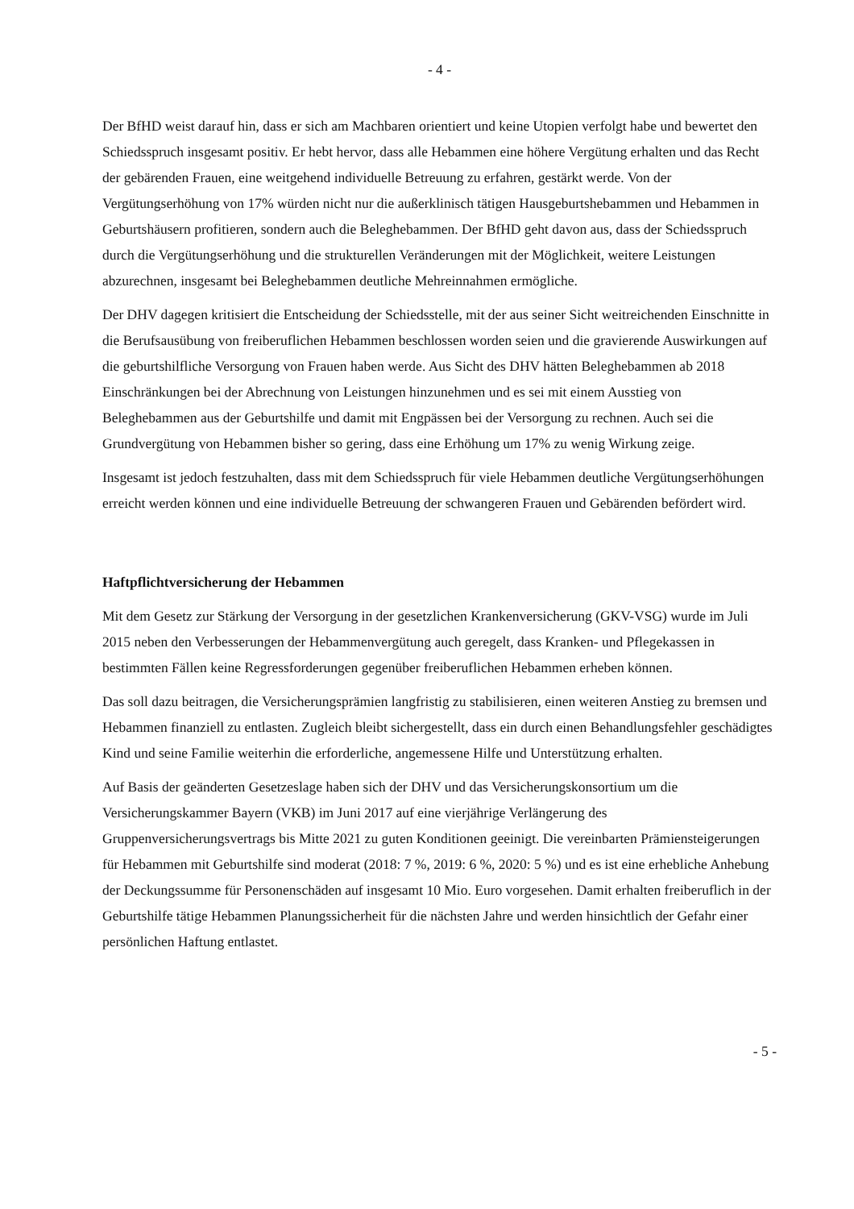- 4 -
Der BfHD weist darauf hin, dass er sich am Machbaren orientiert und keine Utopien verfolgt habe und bewertet den Schiedsspruch insgesamt positiv. Er hebt hervor, dass alle Hebammen eine höhere Vergütung erhalten und das Recht der gebärenden Frauen, eine weitgehend individuelle Betreuung zu erfahren, gestärkt werde. Von der Vergütungserhöhung von 17% würden nicht nur die außerklinisch tätigen Hausgeburtshebammen und Hebammen in Geburtshäusern profitieren, sondern auch die Beleghebammen. Der BfHD geht davon aus, dass der Schiedsspruch durch die Vergütungserhöhung und die strukturellen Veränderungen mit der Möglichkeit, weitere Leistungen abzurechnen, insgesamt bei Beleghebammen deutliche Mehreinnahmen ermögliche.
Der DHV dagegen kritisiert die Entscheidung der Schiedsstelle, mit der aus seiner Sicht weitreichenden Einschnitte in die Berufsausübung von freiberuflichen Hebammen beschlossen worden seien und die gravierende Auswirkungen auf die geburtshilfliche Versorgung von Frauen haben werde. Aus Sicht des DHV hätten Beleghebammen ab 2018 Einschränkungen bei der Abrechnung von Leistungen hinzunehmen und es sei mit einem Ausstieg von Beleghebammen aus der Geburtshilfe und damit mit Engpässen bei der Versorgung zu rechnen. Auch sei die Grundvergütung von Hebammen bisher so gering, dass eine Erhöhung um 17% zu wenig Wirkung zeige.
Insgesamt ist jedoch festzuhalten, dass mit dem Schiedsspruch für viele Hebammen deutliche Vergütungserhöhungen erreicht werden können und eine individuelle Betreuung der schwangeren Frauen und Gebärenden befördert wird.
Haftpflichtversicherung der Hebammen
Mit dem Gesetz zur Stärkung der Versorgung in der gesetzlichen Krankenversicherung (GKV-VSG) wurde im Juli 2015 neben den Verbesserungen der Hebammenvergütung auch geregelt, dass Kranken- und Pflegekassen in bestimmten Fällen keine Regressforderungen gegenüber freiberuflichen Hebammen erheben können.
Das soll dazu beitragen, die Versicherungsprämien langfristig zu stabilisieren, einen weiteren Anstieg zu bremsen und Hebammen finanziell zu entlasten. Zugleich bleibt sichergestellt, dass ein durch einen Behandlungsfehler geschädigtes Kind und seine Familie weiterhin die erforderliche, angemessene Hilfe und Unterstützung erhalten.
Auf Basis der geänderten Gesetzeslage haben sich der DHV und das Versicherungskonsortium um die Versicherungskammer Bayern (VKB) im Juni 2017 auf eine vierjährige Verlängerung des Gruppenversicherungsvertrags bis Mitte 2021 zu guten Konditionen geeinigt. Die vereinbarten Prämiensteigerungen für Hebammen mit Geburtshilfe sind moderat (2018: 7 %, 2019: 6 %, 2020: 5 %) und es ist eine erhebliche Anhebung der Deckungssumme für Personenschäden auf insgesamt 10 Mio. Euro vorgesehen. Damit erhalten freiberuflich in der Geburtshilfe tätige Hebammen Planungssicherheit für die nächsten Jahre und werden hinsichtlich der Gefahr einer persönlichen Haftung entlastet.
- 5 -